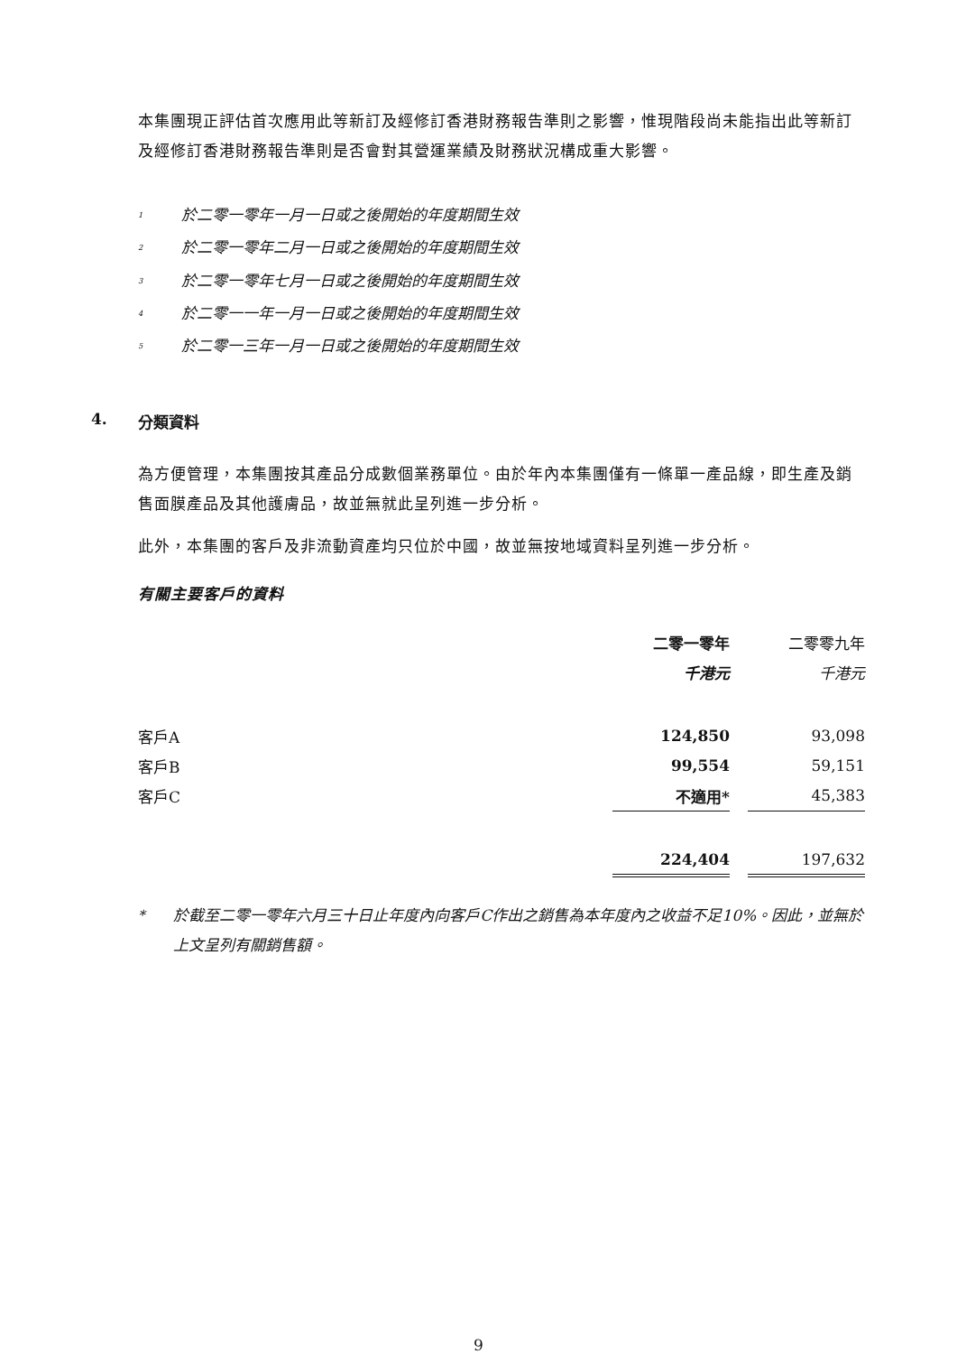本集團現正評估首次應用此等新訂及經修訂香港財務報告準則之影響，惟現階段尚未能指出此等新訂及經修訂香港財務報告準則是否會對其營運業績及財務狀況構成重大影響。
<sup>1</sup> 於二零一零年一月一日或之後開始的年度期間生效
<sup>2</sup> 於二零一零年二月一日或之後開始的年度期間生效
<sup>3</sup> 於二零一零年七月一日或之後開始的年度期間生效
<sup>4</sup> 於二零一一年一月一日或之後開始的年度期間生效
<sup>5</sup> 於二零一三年一月一日或之後開始的年度期間生效
4. 分類資料
為方便管理，本集團按其產品分成數個業務單位。由於年內本集團僅有一條單一產品線，即生產及銷售面膜產品及其他護膚品，故並無就此呈列進一步分析。
此外，本集團的客戶及非流動資產均只位於中國，故並無按地域資料呈列進一步分析。
有關主要客戶的資料
| | 二零一零年 | | 二零零九年 |
| | 千港元 | | 千港元 |
| 客戶A | 124,850 | | 93,098 |
| 客戶B | 99,554 | | 59,151 |
| 客戶C | 不適用* | | 45,383 |
| | 224,404 | | 197,632 |
* 於截至二零一零年六月三十日止年度內向客戶C作出之銷售為本年度內之收益不足10%。因此，並無於上文呈列有關銷售額。
9